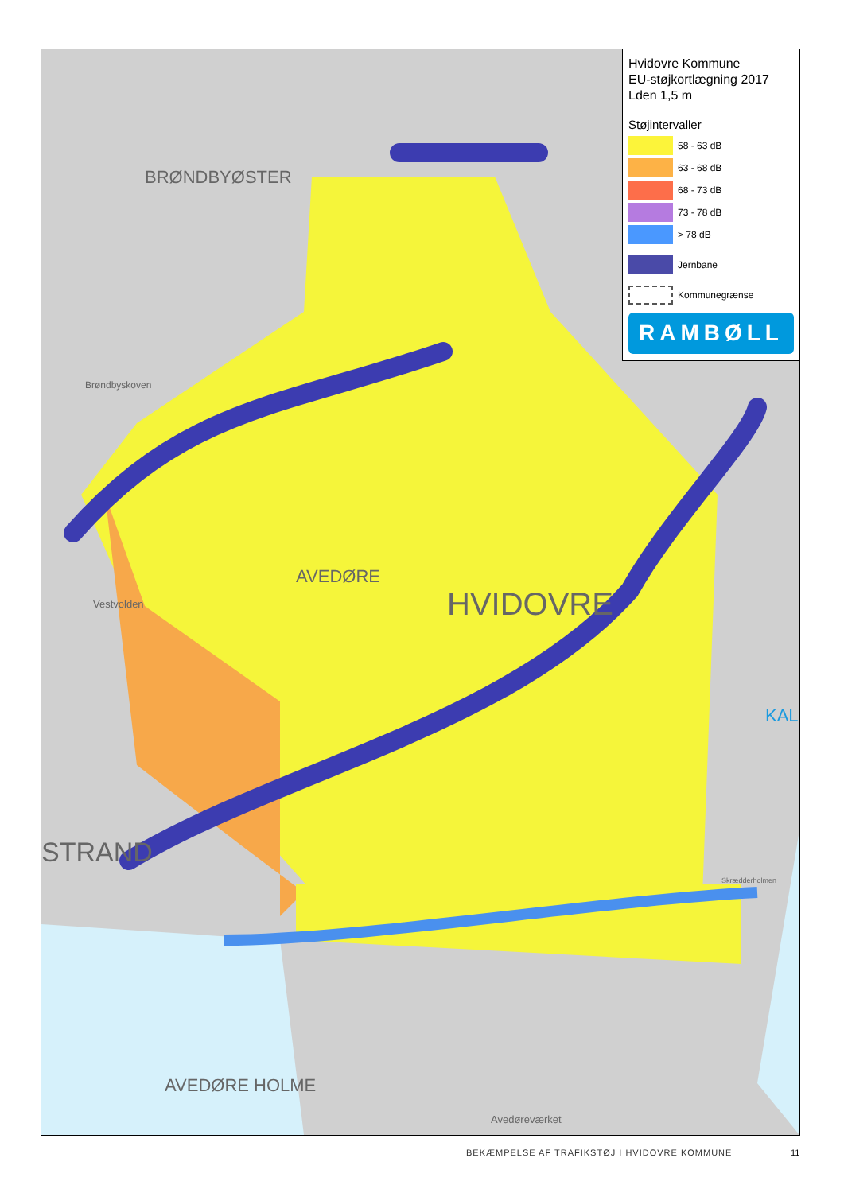BRØNDBYØSTER
AVEDØRE
HVIDOVRE
STRAND
AVEDØRE HOLME
Avedøreværket
Brøndbyskoven
Vestvolden
Skrædderholmen
KAL
Hvidovre Kommune
EU-støjkortlægning 2017
Lden 1,5 m
Støjintervaller
58 - 63 dB
63 - 68 dB
68 - 73 dB
73 - 78 dB
> 78 dB
Jernbane
Kommunegrænse
RAMBØLL
BEKÆMPELSE AF TRAFIKSTØJ I HVIDOVRE KOMMUNE
11